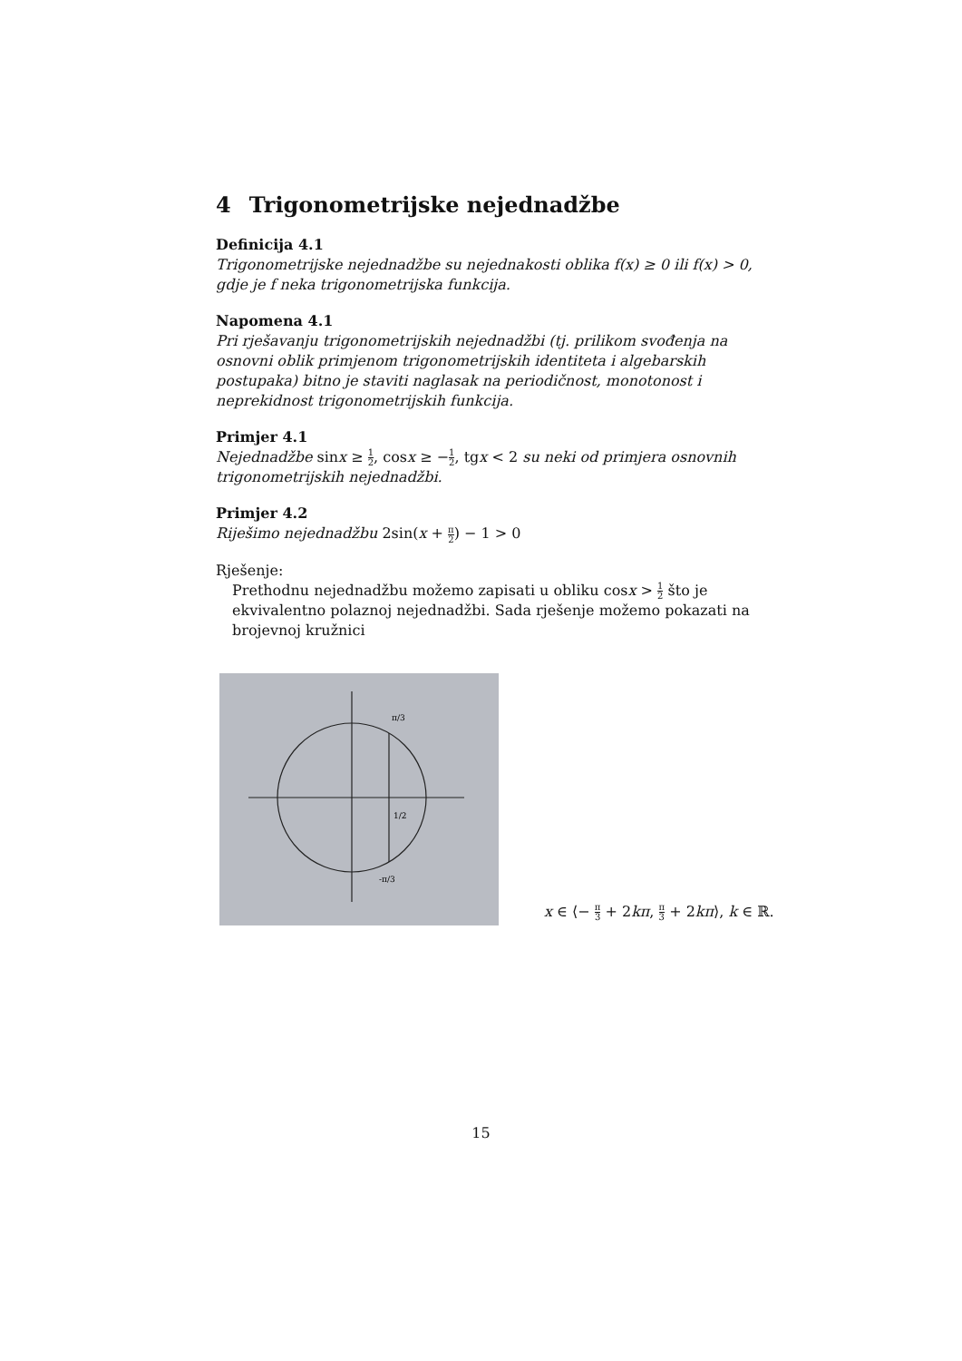4 Trigonometrijske nejednadžbe
Definicija 4.1
Trigonometrijske nejednadžbe su nejednakosti oblika f(x) ≥ 0 ili f(x) > 0, gdje je f neka trigonometrijska funkcija.
Napomena 4.1
Pri rješavanju trigonometrijskih nejednadžbi (tj. prilikom svođenja na osnovni oblik primjenom trigonometrijskih identiteta i algebarskih postupaka) bitno je staviti naglasak na periodičnost, monotonost i neprekidnost trigonometrijskih funkcija.
Primjer 4.1
Nejednadžbe sinx ≥ 1 2, cosx ≥ −1 2, tgx < 2 su neki od primjera osnovnih trigonometrijskih nejednadžbi.
Primjer 4.2
Riješimo nejednadžbu 2sin(x + π 2) − 1 > 0
Rješenje:
Prethodnu nejednadžbu možemo zapisati u obliku cosx > 1 2 što je ekvivalentno polaznoj nejednadžbi. Sada rješenje možemo pokazati na brojevnoj kružnici
π/3
1/2
-π/3
x ∈ ⟨− π 3 + 2kπ, π 3 + 2kπ⟩, k ∈ ℝ.
15